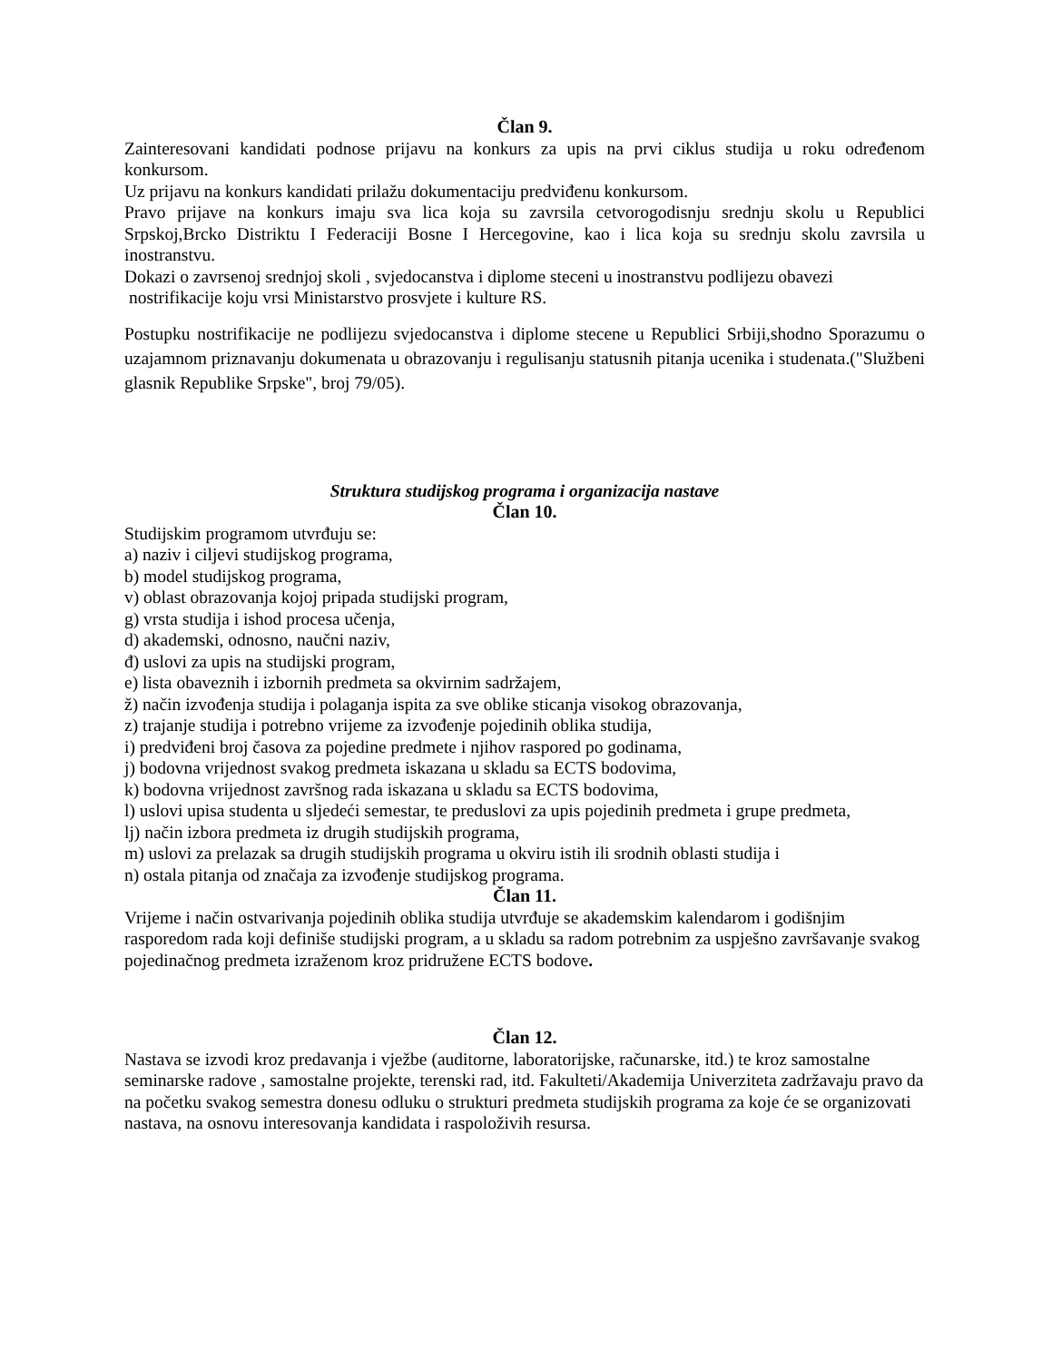Član 9.
Zainteresovani kandidati podnose prijavu na konkurs za upis na prvi ciklus studija u roku određenom konkursom.
Uz prijavu na konkurs kandidati prilažu dokumentaciju predviđenu konkursom.
Pravo prijave na konkurs imaju sva lica koja su zavrsila cetvorogodisnju srednju skolu u Republici Srpskoj,Brcko Distriktu I Federaciji Bosne I Hercegovine, kao i lica koja su srednju skolu zavrsila u inostranstvu.
Dokazi o zavrsenoj srednjoj skoli , svjedocanstva i diplome steceni u inostranstvu podlijezu obavezi
nostrifikacije koju vrsi Ministarstvo prosvjete i kulture RS.
Postupku nostrifikacije ne podlijezu svjedocanstva i diplome stecene u Republici Srbiji,shodno Sporazumu o uzajamnom priznavanju dokumenata u obrazovanju i regulisanju statusnih pitanja ucenika i studenata.("Službeni glasnik Republike Srpske", broj 79/05).
Struktura studijskog programa i organizacija nastave
Član 10.
Studijskim programom utvrđuju se:
a) naziv i ciljevi studijskog programa,
b) model studijskog programa,
v) oblast obrazovanja kojoj pripada studijski program,
g) vrsta studija i ishod procesa učenja,
d) akademski, odnosno, naučni naziv,
đ) uslovi za upis na studijski program,
e) lista obaveznih i izbornih predmeta sa okvirnim sadržajem,
ž) način izvođenja studija i polaganja ispita za sve oblike sticanja visokog obrazovanja,
z) trajanje studija i potrebno vrijeme za izvođenje pojedinih oblika studija,
i) predviđeni broj časova za pojedine predmete i njihov raspored po godinama,
j) bodovna vrijednost svakog predmeta iskazana u skladu sa ECTS bodovima,
k) bodovna vrijednost završnog rada iskazana u skladu sa ECTS bodovima,
l) uslovi upisa studenta u sljedeći semestar, te preduslovi za upis pojedinih predmeta i grupe predmeta,
lj) način izbora predmeta iz drugih studijskih programa,
m) uslovi za prelazak sa drugih studijskih programa u okviru istih ili srodnih oblasti studija i
n) ostala pitanja od značaja za izvođenje studijskog programa.
Član 11.
Vrijeme i način ostvarivanja pojedinih oblika studija utvrđuje se akademskim kalendarom i godišnjim rasporedom rada koji definiše studijski program, a u skladu sa radom potrebnim za uspješno završavanje svakog pojedinačnog predmeta izraženom kroz pridružene ECTS bodove.
Član 12.
Nastava se izvodi kroz predavanja i vježbe (auditorne, laboratorijske, računarske, itd.) te kroz samostalne seminarske radove , samostalne projekte, terenski rad, itd. Fakulteti/Akademija Univerziteta zadržavaju pravo da na početku svakog semestra donesu odluku o strukturi predmeta studijskih programa za koje će se organizovati nastava, na osnovu interesovanja kandidata i raspoloživih resursa.